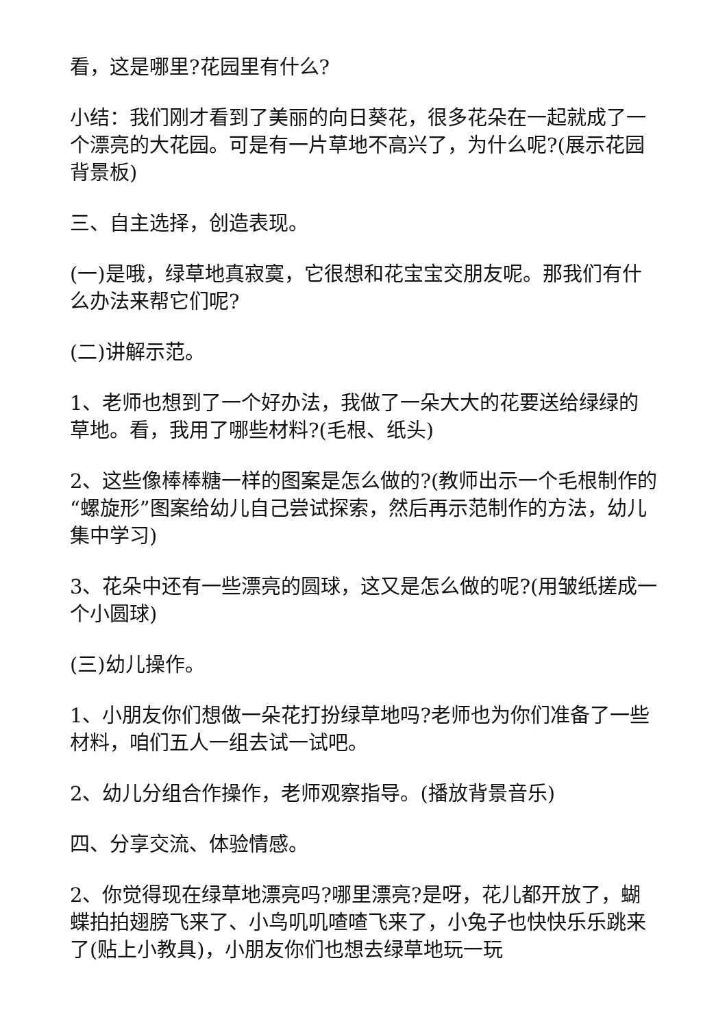看，这是哪里?花园里有什么?
小结：我们刚才看到了美丽的向日葵花，很多花朵在一起就成了一个漂亮的大花园。可是有一片草地不高兴了，为什么呢?(展示花园背景板)
三、自主选择，创造表现。
(一)是哦，绿草地真寂寞，它很想和花宝宝交朋友呢。那我们有什么办法来帮它们呢?
(二)讲解示范。
1、老师也想到了一个好办法，我做了一朵大大的花要送给绿绿的草地。看，我用了哪些材料?(毛根、纸头)
2、这些像棒棒糖一样的图案是怎么做的?(教师出示一个毛根制作的“螺旋形”图案给幼儿自己尝试探索，然后再示范制作的方法，幼儿集中学习)
3、花朵中还有一些漂亮的圆球，这又是怎么做的呢?(用皱纸搓成一个小圆球)
(三)幼儿操作。
1、小朋友你们想做一朵花打扮绿草地吗?老师也为你们准备了一些材料，咱们五人一组去试一试吧。
2、幼儿分组合作操作，老师观察指导。(播放背景音乐)
四、分享交流、体验情感。
2、你觉得现在绿草地漂亮吗?哪里漂亮?是呀，花儿都开放了，蝴蝶拍拍翅膀飞来了、小鸟叽叽喳喳飞来了，小兔子也快快乐乐跳来了(贴上小教具)，小朋友你们也想去绿草地玩一玩